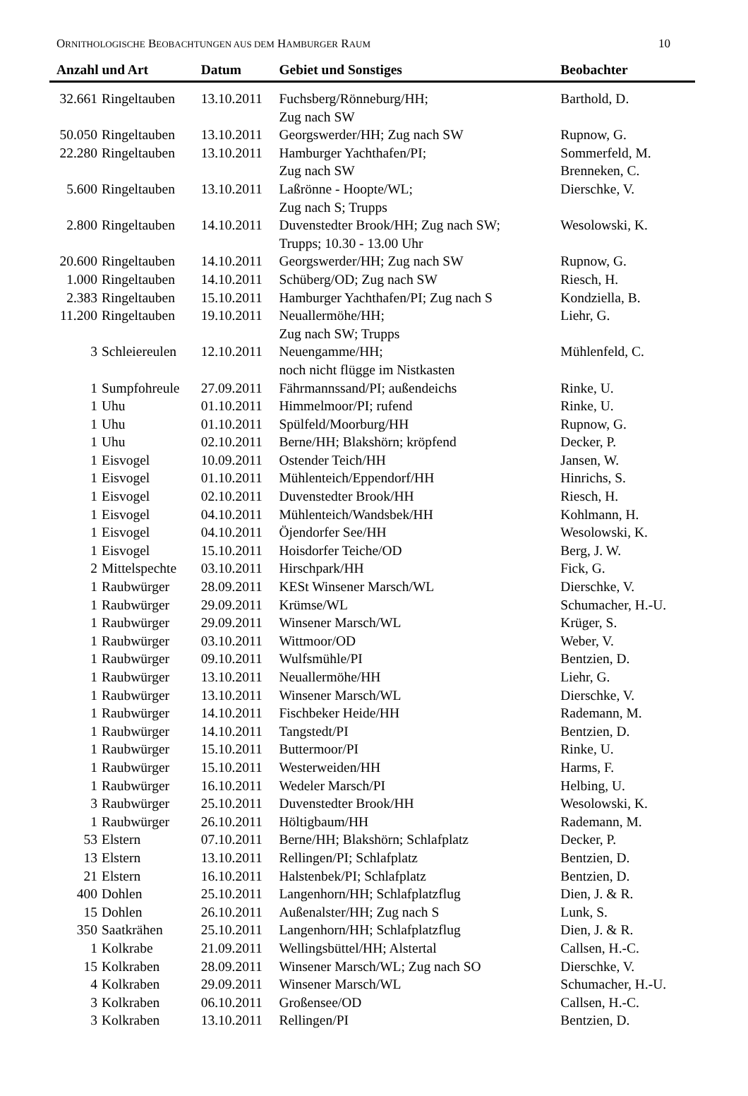ORNITHOLOGISCHE BEOBACHTUNGEN AUS DEM HAMBURGER RAUM 10
| Anzahl und Art | | Datum | Gebiet und Sonstiges | Beobachter |
| --- | --- | --- | --- | --- |
| 32.661 | Ringeltauben | 13.10.2011 | Fuchsberg/Rönneburg/HH; Zug nach SW | Barthold, D. |
| 50.050 | Ringeltauben | 13.10.2011 | Georgswerder/HH; Zug nach SW | Rupnow, G. |
| 22.280 | Ringeltauben | 13.10.2011 | Hamburger Yachthafen/PI; Zug nach SW | Sommerfeld, M. Brenneken, C. |
| 5.600 | Ringeltauben | 13.10.2011 | Laßrönne - Hoopte/WL; Zug nach S; Trupps | Dierschke, V. |
| 2.800 | Ringeltauben | 14.10.2011 | Duvenstedter Brook/HH; Zug nach SW; Trupps; 10.30 - 13.00 Uhr | Wesolowski, K. |
| 20.600 | Ringeltauben | 14.10.2011 | Georgswerder/HH; Zug nach SW | Rupnow, G. |
| 1.000 | Ringeltauben | 14.10.2011 | Schüberg/OD; Zug nach SW | Riesch, H. |
| 2.383 | Ringeltauben | 15.10.2011 | Hamburger Yachthafen/PI; Zug nach S | Kondziella, B. |
| 11.200 | Ringeltauben | 19.10.2011 | Neuallermöhe/HH; Zug nach SW; Trupps | Liehr, G. |
| 3 | Schleiereulen | 12.10.2011 | Neuengamme/HH; noch nicht flügge im Nistkasten | Mühlenfeld, C. |
| 1 | Sumpfohreule | 27.09.2011 | Fährmannssand/PI; außendeichs | Rinke, U. |
| 1 | Uhu | 01.10.2011 | Himmelmoor/PI; rufend | Rinke, U. |
| 1 | Uhu | 01.10.2011 | Spülfeld/Moorburg/HH | Rupnow, G. |
| 1 | Uhu | 02.10.2011 | Berne/HH; Blakshörn; kröpfend | Decker, P. |
| 1 | Eisvogel | 10.09.2011 | Ostender Teich/HH | Jansen, W. |
| 1 | Eisvogel | 01.10.2011 | Mühlenteich/Eppendorf/HH | Hinrichs, S. |
| 1 | Eisvogel | 02.10.2011 | Duvenstedter Brook/HH | Riesch, H. |
| 1 | Eisvogel | 04.10.2011 | Mühlenteich/Wandsbek/HH | Kohlmann, H. |
| 1 | Eisvogel | 04.10.2011 | Öjendorfer See/HH | Wesolowski, K. |
| 1 | Eisvogel | 15.10.2011 | Hoisdorfer Teiche/OD | Berg, J. W. |
| 2 | Mittelspechte | 03.10.2011 | Hirschpark/HH | Fick, G. |
| 1 | Raubwürger | 28.09.2011 | KESt Winsener Marsch/WL | Dierschke, V. |
| 1 | Raubwürger | 29.09.2011 | Krümse/WL | Schumacher, H.-U. |
| 1 | Raubwürger | 29.09.2011 | Winsener Marsch/WL | Krüger, S. |
| 1 | Raubwürger | 03.10.2011 | Wittmoor/OD | Weber, V. |
| 1 | Raubwürger | 09.10.2011 | Wulfsmühle/PI | Bentzien, D. |
| 1 | Raubwürger | 13.10.2011 | Neuallermöhe/HH | Liehr, G. |
| 1 | Raubwürger | 13.10.2011 | Winsener Marsch/WL | Dierschke, V. |
| 1 | Raubwürger | 14.10.2011 | Fischbeker Heide/HH | Rademann, M. |
| 1 | Raubwürger | 14.10.2011 | Tangstedt/PI | Bentzien, D. |
| 1 | Raubwürger | 15.10.2011 | Buttermoor/PI | Rinke, U. |
| 1 | Raubwürger | 15.10.2011 | Westerweiden/HH | Harms, F. |
| 1 | Raubwürger | 16.10.2011 | Wedeler Marsch/PI | Helbing, U. |
| 3 | Raubwürger | 25.10.2011 | Duvenstedter Brook/HH | Wesolowski, K. |
| 1 | Raubwürger | 26.10.2011 | Höltigbaum/HH | Rademann, M. |
| 53 | Elstern | 07.10.2011 | Berne/HH; Blakshörn; Schlafplatz | Decker, P. |
| 13 | Elstern | 13.10.2011 | Rellingen/PI; Schlafplatz | Bentzien, D. |
| 21 | Elstern | 16.10.2011 | Halstenbek/PI; Schlafplatz | Bentzien, D. |
| 400 | Dohlen | 25.10.2011 | Langenhorn/HH; Schlafplatzflug | Dien, J. & R. |
| 15 | Dohlen | 26.10.2011 | Außenalster/HH; Zug nach S | Lunk, S. |
| 350 | Saatkrähen | 25.10.2011 | Langenhorn/HH; Schlafplatzflug | Dien, J. & R. |
| 1 | Kolkrabe | 21.09.2011 | Wellingsbüttel/HH; Alstertal | Callsen, H.-C. |
| 15 | Kolkraben | 28.09.2011 | Winsener Marsch/WL; Zug nach SO | Dierschke, V. |
| 4 | Kolkraben | 29.09.2011 | Winsener Marsch/WL | Schumacher, H.-U. |
| 3 | Kolkraben | 06.10.2011 | Großensee/OD | Callsen, H.-C. |
| 3 | Kolkraben | 13.10.2011 | Rellingen/PI | Bentzien, D. |